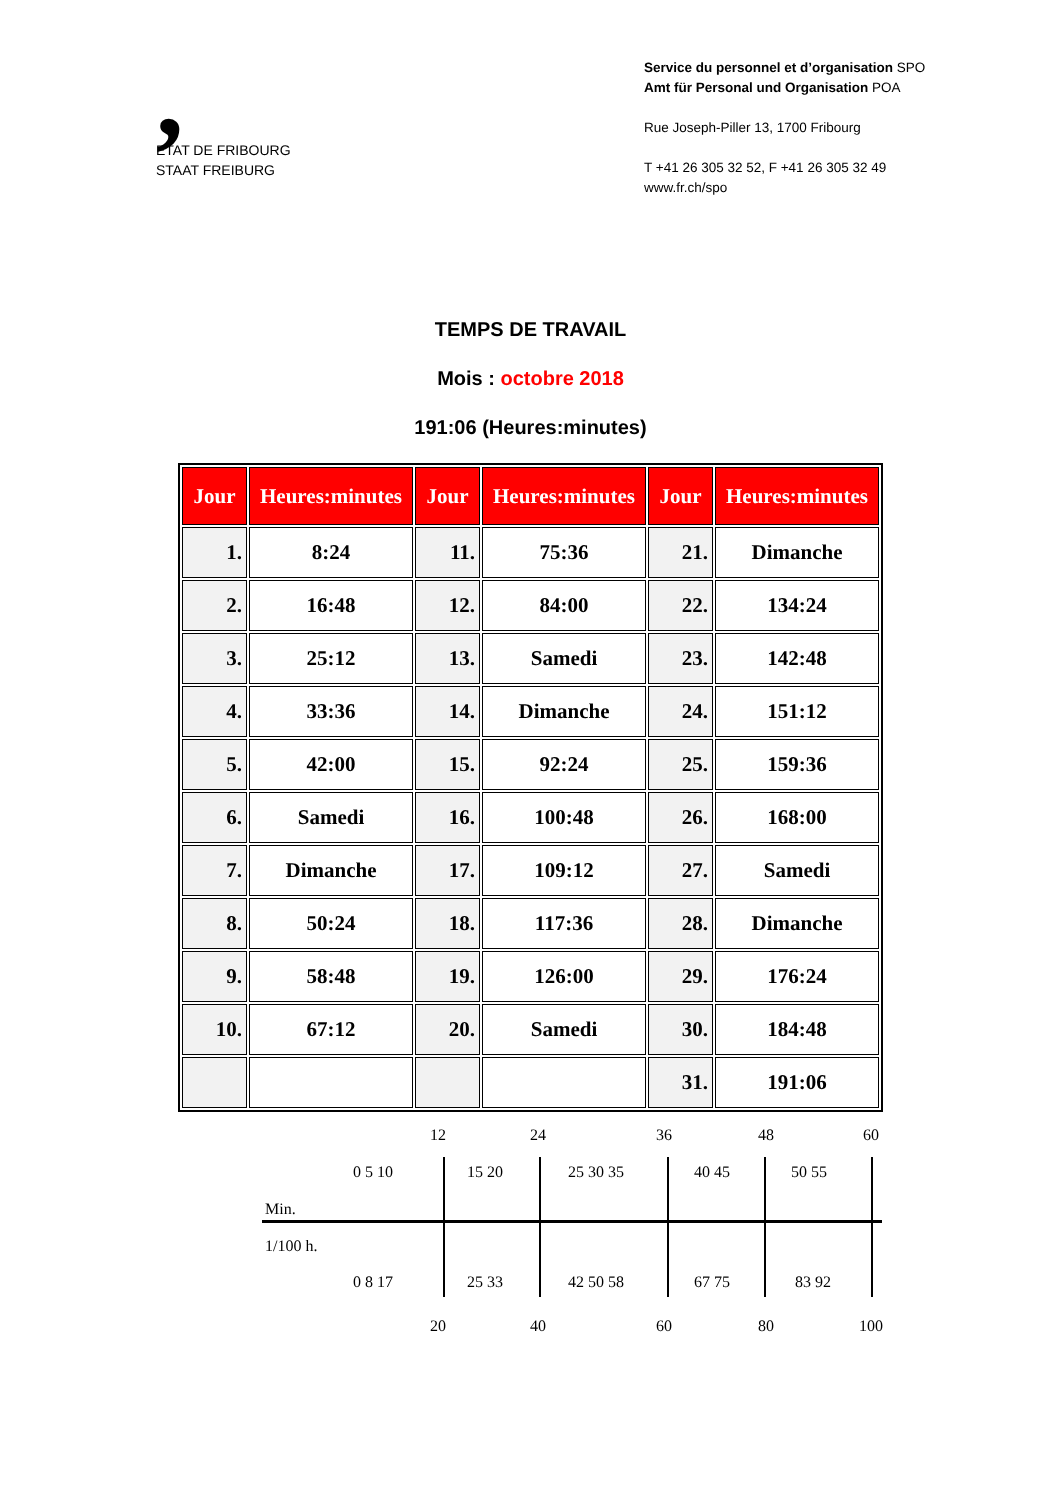,
ETAT DE FRIBOURG
STAAT FREIBURG
Service du personnel et d’organisation SPO
Amt für Personal und Organisation POA
Rue Joseph-Piller 13, 1700 Fribourg
T +41 26 305 32 52, F +41 26 305 32 49
www.fr.ch/spo
TEMPS DE TRAVAIL
Mois : octobre 2018
191:06 (Heures:minutes)
| Jour | Heures:minutes | Jour | Heures:minutes | Jour | Heures:minutes |
| --- | --- | --- | --- | --- | --- |
| 1. | 8:24 | 11. | 75:36 | 21. | Dimanche |
| 2. | 16:48 | 12. | 84:00 | 22. | 134:24 |
| 3. | 25:12 | 13. | Samedi | 23. | 142:48 |
| 4. | 33:36 | 14. | Dimanche | 24. | 151:12 |
| 5. | 42:00 | 15. | 92:24 | 25. | 159:36 |
| 6. | Samedi | 16. | 100:48 | 26. | 168:00 |
| 7. | Dimanche | 17. | 109:12 | 27. | Samedi |
| 8. | 50:24 | 18. | 117:36 | 28. | Dimanche |
| 9. | 58:48 | 19. | 126:00 | 29. | 176:24 |
| 10. | 67:12 | 20. | Samedi | 30. | 184:48 |
| | | | | 31. | 191:06 |
12 24 36 48 60
0 5 10 15 20 25 30 35 40 45 50 55
Min.
1/100 h.
0 8 17 25 33 42 50 58 67 75 83 92
20 40 60 80 100